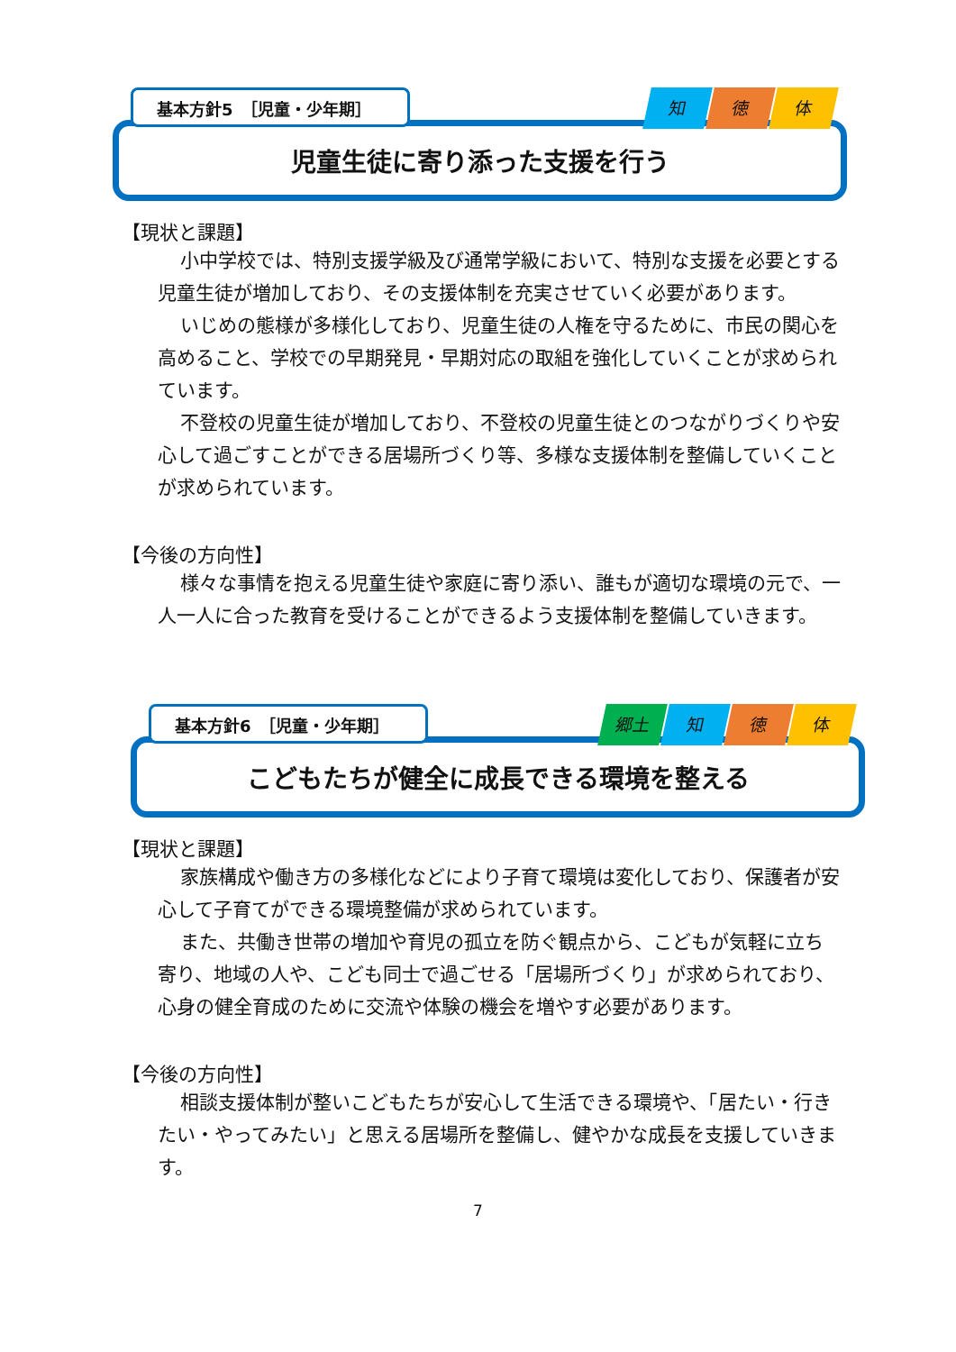基本方針5　［児童・少年期］ 知徳 体
児童生徒に寄り添った支援を行う
【現状と課題】
小中学校では、特別支援学級及び通常学級において、特別な支援を必要とする児童生徒が増加しており、その支援体制を充実させていく必要があります。
いじめの態様が多様化しており、児童生徒の人権を守るために、市民の関心を高めること、学校での早期発見・早期対応の取組を強化していくことが求められています。
不登校の児童生徒が増加しており、不登校の児童生徒とのつながりづくりや安心して過ごすことができる居場所づくり等、多様な支援体制を整備していくことが求められています。
【今後の方向性】
様々な事情を抱える児童生徒や家庭に寄り添い、誰もが適切な環境の元で、一人一人に合った教育を受けることができるよう支援体制を整備していきます。
基本方針6　［児童・少年期］ 郷土 知 徳 体
こどもたちが健全に成長できる環境を整える
【現状と課題】
家族構成や働き方の多様化などにより子育て環境は変化しており、保護者が安心して子育てができる環境整備が求められています。
また、共働き世帯の増加や育児の孤立を防ぐ観点から、こどもが気軽に立ち寄り、地域の人や、こども同士で過ごせる「居場所づくり」が求められており、心身の健全育成のために交流や体験の機会を増やす必要があります。
【今後の方向性】
相談支援体制が整いこどもたちが安心して生活できる環境や、「居たい・行きたい・やってみたい」と思える居場所を整備し、健やかな成長を支援していきます。
7